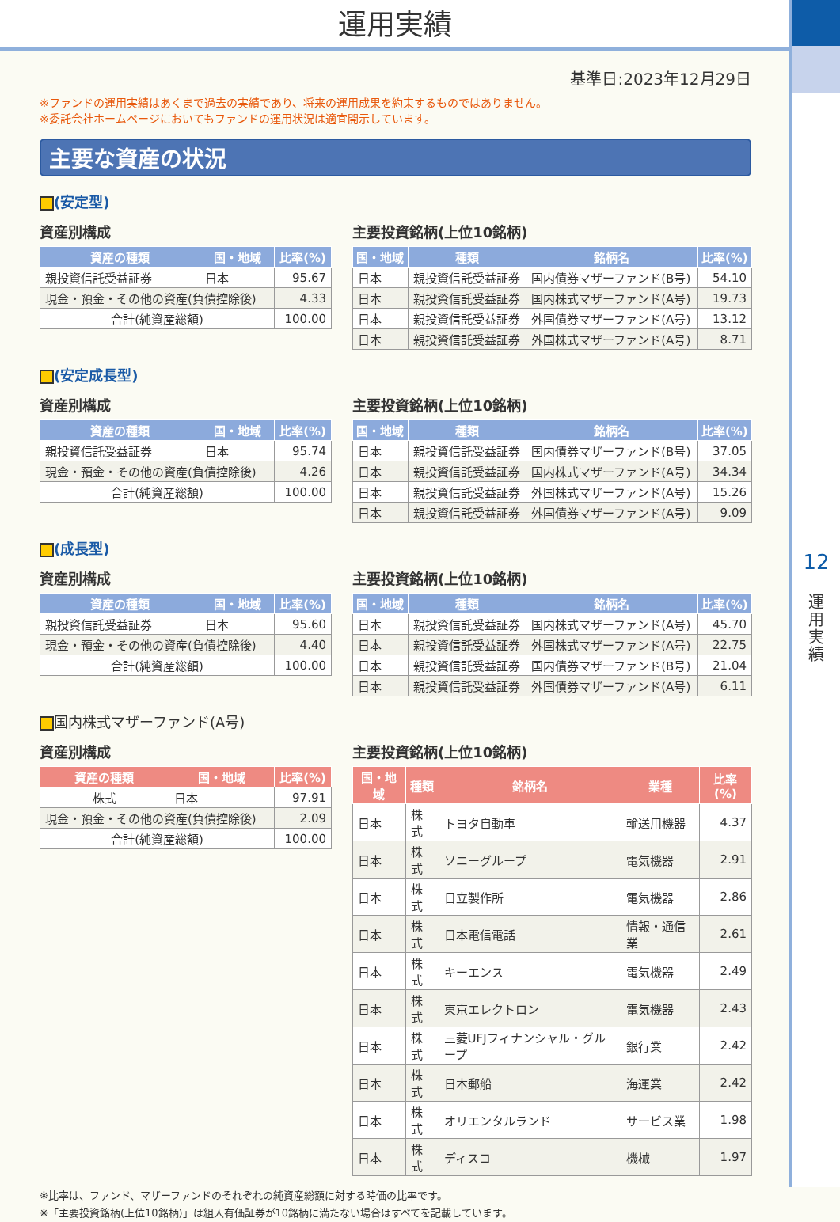運用実績
12
運
用
実
績
基準日:2023年12月29日
※ファンドの運用実績はあくまで過去の実績であり、将来の運用成果を約束するものではありません。
※委託会社ホームページにおいてもファンドの運用状況は適宜開示しています。
主要な資産の状況
(安定型)
資産別構成
| 資産の種類 | 国・地域 | 比率(%) |
| --- | --- | --- |
| 親投資信託受益証券 | 日本 | 95.67 |
| 現金・預金・その他の資産(負債控除後) | | 4.33 |
| 合計(純資産総額) | | 100.00 |
主要投資銘柄(上位10銘柄)
| 国・地域 | 種類 | 銘柄名 | 比率(%) |
| --- | --- | --- | --- |
| 日本 | 親投資信託受益証券 | 国内債券マザーファンド(B号) | 54.10 |
| 日本 | 親投資信託受益証券 | 国内株式マザーファンド(A号) | 19.73 |
| 日本 | 親投資信託受益証券 | 外国債券マザーファンド(A号) | 13.12 |
| 日本 | 親投資信託受益証券 | 外国株式マザーファンド(A号) | 8.71 |
(安定成長型)
資産別構成
| 資産の種類 | 国・地域 | 比率(%) |
| --- | --- | --- |
| 親投資信託受益証券 | 日本 | 95.74 |
| 現金・預金・その他の資産(負債控除後) | | 4.26 |
| 合計(純資産総額) | | 100.00 |
主要投資銘柄(上位10銘柄)
| 国・地域 | 種類 | 銘柄名 | 比率(%) |
| --- | --- | --- | --- |
| 日本 | 親投資信託受益証券 | 国内債券マザーファンド(B号) | 37.05 |
| 日本 | 親投資信託受益証券 | 国内株式マザーファンド(A号) | 34.34 |
| 日本 | 親投資信託受益証券 | 外国株式マザーファンド(A号) | 15.26 |
| 日本 | 親投資信託受益証券 | 外国債券マザーファンド(A号) | 9.09 |
(成長型)
資産別構成
| 資産の種類 | 国・地域 | 比率(%) |
| --- | --- | --- |
| 親投資信託受益証券 | 日本 | 95.60 |
| 現金・預金・その他の資産(負債控除後) | | 4.40 |
| 合計(純資産総額) | | 100.00 |
主要投資銘柄(上位10銘柄)
| 国・地域 | 種類 | 銘柄名 | 比率(%) |
| --- | --- | --- | --- |
| 日本 | 親投資信託受益証券 | 国内株式マザーファンド(A号) | 45.70 |
| 日本 | 親投資信託受益証券 | 外国株式マザーファンド(A号) | 22.75 |
| 日本 | 親投資信託受益証券 | 国内債券マザーファンド(B号) | 21.04 |
| 日本 | 親投資信託受益証券 | 外国債券マザーファンド(A号) | 6.11 |
国内株式マザーファンド(A号)
資産別構成
| 資産の種類 | 国・地域 | 比率(%) |
| --- | --- | --- |
| 株式 | 日本 | 97.91 |
| 現金・預金・その他の資産(負債控除後) | | 2.09 |
| 合計(純資産総額) | | 100.00 |
主要投資銘柄(上位10銘柄)
| 国・地域 | 種類 | 銘柄名 | 業種 | 比率(%) |
| --- | --- | --- | --- | --- |
| 日本 | 株式 | トヨタ自動車 | 輸送用機器 | 4.37 |
| 日本 | 株式 | ソニーグループ | 電気機器 | 2.91 |
| 日本 | 株式 | 日立製作所 | 電気機器 | 2.86 |
| 日本 | 株式 | 日本電信電話 | 情報・通信業 | 2.61 |
| 日本 | 株式 | キーエンス | 電気機器 | 2.49 |
| 日本 | 株式 | 東京エレクトロン | 電気機器 | 2.43 |
| 日本 | 株式 | 三菱UFJフィナンシャル・グループ | 銀行業 | 2.42 |
| 日本 | 株式 | 日本郵船 | 海運業 | 2.42 |
| 日本 | 株式 | オリエンタルランド | サービス業 | 1.98 |
| 日本 | 株式 | ディスコ | 機械 | 1.97 |
※比率は、ファンド、マザーファンドのそれぞれの純資産総額に対する時価の比率です。
※「主要投資銘柄(上位10銘柄)」は組入有価証券が10銘柄に満たない場合はすべてを記載しています。